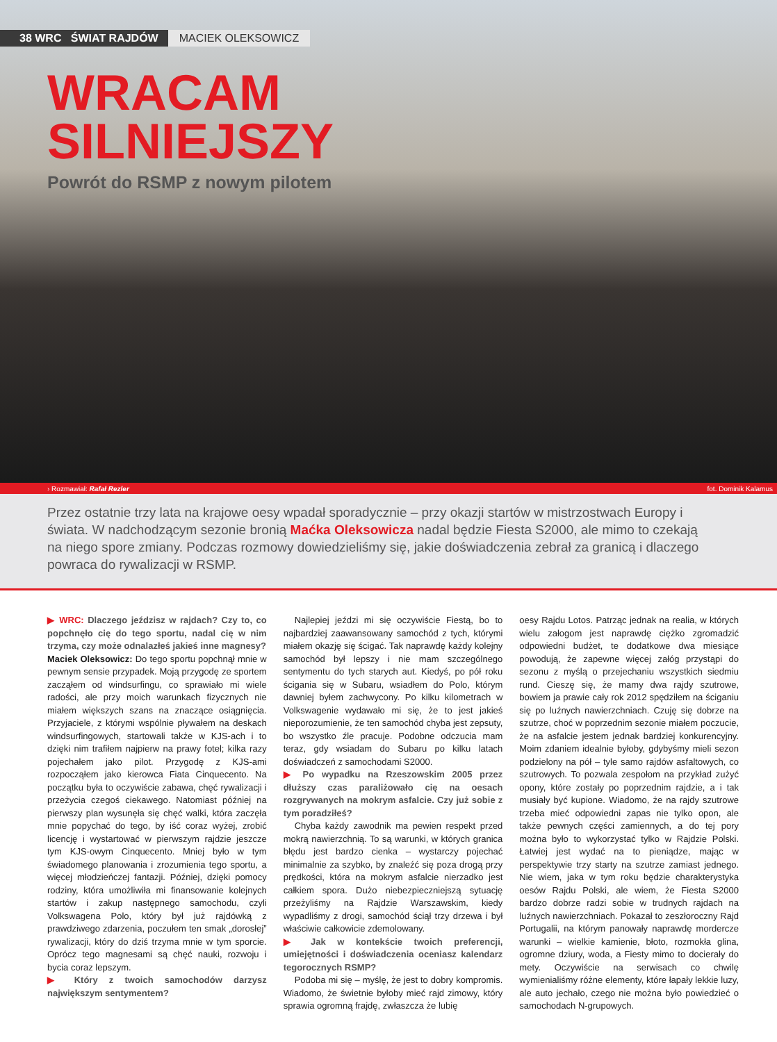38 WRC ŚWIAT RAJDÓW MACIEK OLEKSOWICZ
WRACAM
SILNIEJSZY
Powrót do RSMP z nowym pilotem
› Rozmawiał: Rafał Rezler fot. Dominik Kalamus
Przez ostatnie trzy lata na krajowe oesy wpadał sporadycznie – przy okazji startów w mistrzostwach Europy i świata. W nadchodzącym sezonie bronią Maćka Oleksowicza nadal będzie Fiesta S2000, ale mimo to czekają na niego spore zmiany. Podczas rozmowy dowiedzieliśmy się, jakie doświadczenia zebrał za granicą i dlaczego powraca do rywalizacji w RSMP.
▶ WRC: Dlaczego jeździsz w rajdach? Czy to, co popchnęło cię do tego sportu, nadal cię w nim trzyma, czy może odnalazłeś jakieś inne magnesy?
Maciek Oleksowicz: Do tego sportu popchnął mnie w pewnym sensie przypadek. Moją przygodę ze sportem zacząłem od windsurfingu, co sprawiało mi wiele radości, ale przy moich warunkach fizycznych nie miałem większych szans na znaczące osiągnięcia. Przyjaciele, z którymi wspólnie pływałem na deskach windsurfingowych, startowali także w KJS-ach i to dzięki nim trafiłem najpierw na prawy fotel; kilka razy pojechałem jako pilot. Przygodę z KJS-ami rozpocząłem jako kierowca Fiata Cinquecento. Na początku była to oczywiście zabawa, chęć rywalizacji i przeżycia czegoś ciekawego. Natomiast później na pierwszy plan wysunęła się chęć walki, która zaczęła mnie popychać do tego, by iść coraz wyżej, zrobić licencję i wystartować w pierwszym rajdzie jeszcze tym KJS-owym Cinquecento. Mniej było w tym świadomego planowania i zrozumienia tego sportu, a więcej młodzieńczej fantazji. Później, dzięki pomocy rodziny, która umożliwiła mi finansowanie kolejnych startów i zakup następnego samochodu, czyli Volkswagena Polo, który był już rajdówką z prawdziwego zdarzenia, poczułem ten smak „dorosłej” rywalizacji, który do dziś trzyma mnie w tym sporcie. Oprócz tego magnesami są chęć nauki, rozwoju i bycia coraz lepszym.
▶ Który z twoich samochodów darzysz największym sentymentem?
Najlepiej jeździ mi się oczywiście Fiestą, bo to najbardziej zaawansowany samochód z tych, którymi miałem okazję się ścigać. Tak naprawdę każdy kolejny samochód był lepszy i nie mam szczególnego sentymentu do tych starych aut. Kiedyś, po pół roku ścigania się w Subaru, wsiadłem do Polo, którym dawniej byłem zachwycony. Po kilku kilometrach w Volkswagenie wydawało mi się, że to jest jakieś nieporozumienie, że ten samochód chyba jest zepsuty, bo wszystko źle pracuje. Podobne odczucia mam teraz, gdy wsiadam do Subaru po kilku latach doświadczeń z samochodami S2000.
▶ Po wypadku na Rzeszowskim 2005 przez dłuższy czas paraliżowało cię na oesach rozgrywanych na mokrym asfalcie. Czy już sobie z tym poradziłeś?
Chyba każdy zawodnik ma pewien respekt przed mokrą nawierzchnią. To są warunki, w których granica błędu jest bardzo cienka – wystarczy pojechać minimalnie za szybko, by znaleźć się poza drogą przy prędkości, która na mokrym asfalcie nierzadko jest całkiem spora. Dużo niebezpieczniejszą sytuację przeżyliśmy na Rajdzie Warszawskim, kiedy wypadliśmy z drogi, samochód ściął trzy drzewa i był właściwie całkowicie zdemolowany.
▶ Jak w kontekście twoich preferencji, umiejętności i doświadczenia oceniasz kalendarz tegorocznych RSMP?
Podoba mi się – myślę, że jest to dobry kompromis. Wiadomo, że świetnie byłoby mieć rajd zimowy, który sprawia ogromną frajdę, zwłaszcza że lubię
oesy Rajdu Lotos. Patrząc jednak na realia, w których wielu załogom jest naprawdę ciężko zgromadzić odpowiedni budżet, te dodatkowe dwa miesiące powodują, że zapewne więcej załóg przystąpi do sezonu z myślą o przejechaniu wszystkich siedmiu rund. Cieszę się, że mamy dwa rajdy szutrowe, bowiem ja prawie cały rok 2012 spędziłem na ściganiu się po luźnych nawierzchniach. Czuję się dobrze na szutrze, choć w poprzednim sezonie miałem poczucie, że na asfalcie jestem jednak bardziej konkurencyjny. Moim zdaniem idealnie byłoby, gdybyśmy mieli sezon podzielony na pół – tyle samo rajdów asfaltowych, co szutrowych. To pozwala zespołom na przykład zużyć opony, które zostały po poprzednim rajdzie, a i tak musiały być kupione. Wiadomo, że na rajdy szutrowe trzeba mieć odpowiedni zapas nie tylko opon, ale także pewnych części zamiennych, a do tej pory można było to wykorzystać tylko w Rajdzie Polski. Łatwiej jest wydać na to pieniądze, mając w perspektywie trzy starty na szutrze zamiast jednego. Nie wiem, jaka w tym roku będzie charakterystyka oesów Rajdu Polski, ale wiem, że Fiesta S2000 bardzo dobrze radzi sobie w trudnych rajdach na luźnych nawierzchniach. Pokazał to zeszłoroczny Rajd Portugalii, na którym panowały naprawdę mordercze warunki – wielkie kamienie, błoto, rozmokła glina, ogromne dziury, woda, a Fiesty mimo to docierały do mety. Oczywiście na serwisach co chwilę wymienialiśmy różne elementy, które łapały lekkie luzy, ale auto jechało, czego nie można było powiedzieć o samochodach N-grupowych.